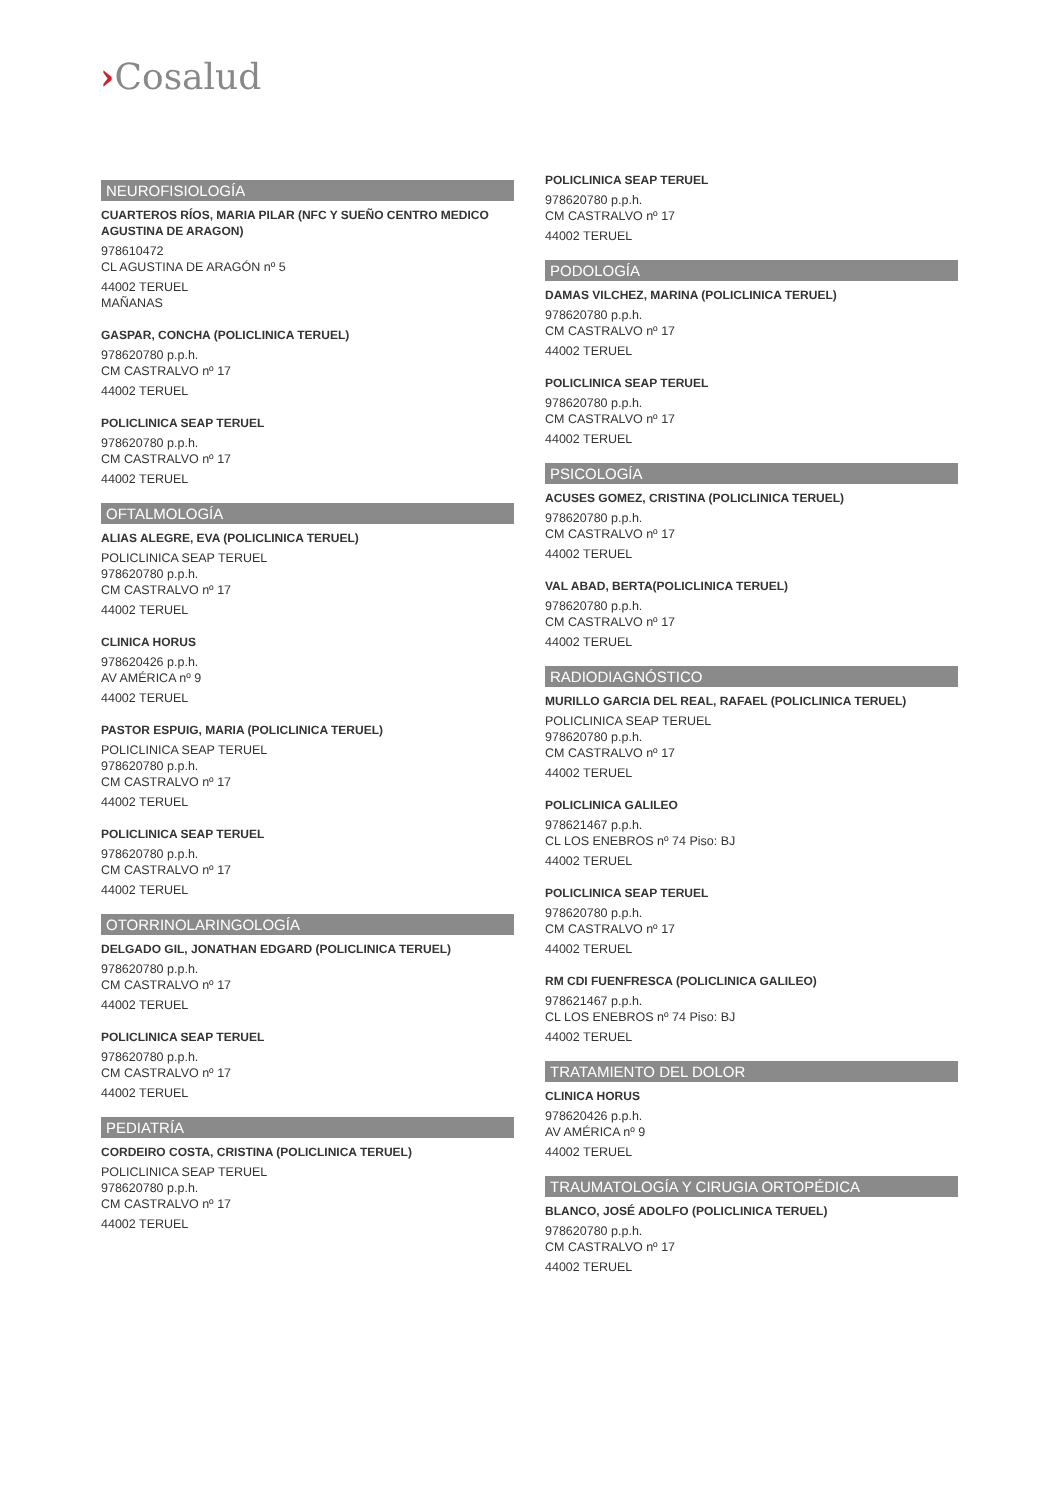›Cosalud
NEUROFISIOLOGÍA
CUARTEROS RÍOS, MARIA PILAR (NFC Y SUEÑO CENTRO MEDICO AGUSTINA DE ARAGON)
978610472
CL AGUSTINA DE ARAGÓN nº 5
44002 TERUEL
MAÑANAS
GASPAR, CONCHA (POLICLINICA TERUEL)
978620780 p.p.h.
CM CASTRALVO nº 17
44002 TERUEL
POLICLINICA SEAP TERUEL
978620780 p.p.h.
CM CASTRALVO nº 17
44002 TERUEL
OFTALMOLOGÍA
ALIAS ALEGRE, EVA (POLICLINICA TERUEL)
POLICLINICA SEAP TERUEL
978620780 p.p.h.
CM CASTRALVO nº 17
44002 TERUEL
CLINICA HORUS
978620426 p.p.h.
AV AMÉRICA nº 9
44002 TERUEL
PASTOR ESPUIG, MARIA (POLICLINICA TERUEL)
POLICLINICA SEAP TERUEL
978620780 p.p.h.
CM CASTRALVO nº 17
44002 TERUEL
POLICLINICA SEAP TERUEL
978620780 p.p.h.
CM CASTRALVO nº 17
44002 TERUEL
OTORRINOLARINGOLOGÍA
DELGADO GIL, JONATHAN EDGARD (POLICLINICA TERUEL)
978620780 p.p.h.
CM CASTRALVO nº 17
44002 TERUEL
POLICLINICA SEAP TERUEL
978620780 p.p.h.
CM CASTRALVO nº 17
44002 TERUEL
PEDIATRÍA
CORDEIRO COSTA, CRISTINA (POLICLINICA TERUEL)
POLICLINICA SEAP TERUEL
978620780 p.p.h.
CM CASTRALVO nº 17
44002 TERUEL
POLICLINICA SEAP TERUEL
978620780 p.p.h.
CM CASTRALVO nº 17
44002 TERUEL
PODOLOGÍA
DAMAS VILCHEZ, MARINA (POLICLINICA TERUEL)
978620780 p.p.h.
CM CASTRALVO nº 17
44002 TERUEL
POLICLINICA SEAP TERUEL
978620780 p.p.h.
CM CASTRALVO nº 17
44002 TERUEL
PSICOLOGÍA
ACUSES GOMEZ, CRISTINA (POLICLINICA TERUEL)
978620780 p.p.h.
CM CASTRALVO nº 17
44002 TERUEL
VAL ABAD, BERTA(POLICLINICA TERUEL)
978620780 p.p.h.
CM CASTRALVO nº 17
44002 TERUEL
RADIODIAGNÓSTICO
MURILLO GARCIA DEL REAL, RAFAEL (POLICLINICA TERUEL)
POLICLINICA SEAP TERUEL
978620780 p.p.h.
CM CASTRALVO nº 17
44002 TERUEL
POLICLINICA GALILEO
978621467 p.p.h.
CL LOS ENEBROS nº 74 Piso: BJ
44002 TERUEL
POLICLINICA SEAP TERUEL
978620780 p.p.h.
CM CASTRALVO nº 17
44002 TERUEL
RM CDI FUENFRESCA (POLICLINICA GALILEO)
978621467 p.p.h.
CL LOS ENEBROS nº 74 Piso: BJ
44002 TERUEL
TRATAMIENTO DEL DOLOR
CLINICA HORUS
978620426 p.p.h.
AV AMÉRICA nº 9
44002 TERUEL
TRAUMATOLOGÍA Y CIRUGIA ORTOPÉDICA
BLANCO, JOSÉ ADOLFO (POLICLINICA TERUEL)
978620780 p.p.h.
CM CASTRALVO nº 17
44002 TERUEL